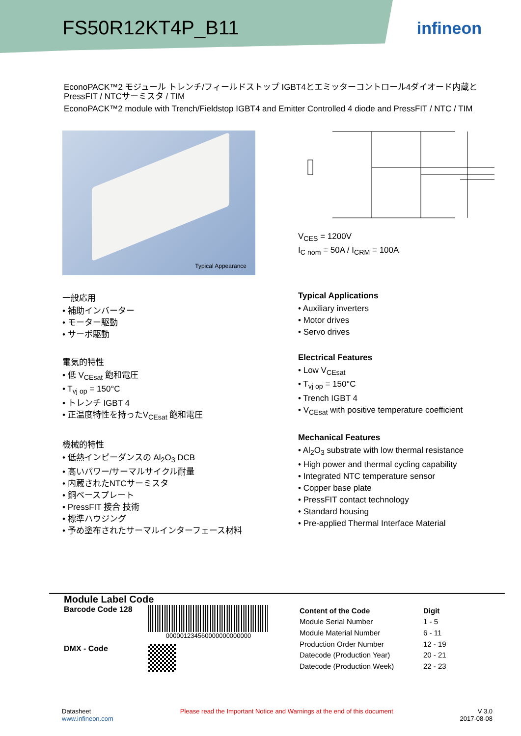FS50R12KT4P_B11
infineon
EconoPACK™2 モジュール トレンチ/フィールドストップ IGBT4とエミッターコントロール4ダイオード内蔵とPressFIT / NTCサーミスタ / TIM
EconoPACK™2 module with Trench/Fieldstop IGBT4 and Emitter Controlled 4 diode and PressFIT / NTC / TIM
Typical Appearance
V<sub>CES</sub> = 1200V
I<sub>C nom</sub> = 50A / I<sub>CRM</sub> = 100A
一般応用
• 補助インバーター
• モーター駆動
• サーボ駆動
電気的特性
• 低 V<sub>CEsat</sub> 飽和電圧
• T<sub>vj op</sub> = 150°C
• トレンチ IGBT 4
• 正温度特性を持ったV<sub>CEsat</sub> 飽和電圧
機械的特性
• 低熱インピーダンスの Al<sub>2</sub>O<sub>3</sub> DCB
• 高いパワー/サーマルサイクル耐量
• 内蔵されたNTCサーミスタ
• 銅ベースプレート
• PressFIT 接合 技術
• 標準ハウジング
• 予め塗布されたサーマルインターフェース材料
Typical Applications
• Auxiliary inverters
• Motor drives
• Servo drives
Electrical Features
• Low V<sub>CEsat</sub>
• T<sub>vj op</sub> = 150°C
• Trench IGBT 4
• V<sub>CEsat</sub> with positive temperature coefficient
Mechanical Features
• Al<sub>2</sub>O<sub>3</sub> substrate with low thermal resistance
• High power and thermal cycling capability
• Integrated NTC temperature sensor
• Copper base plate
• PressFIT contact technology
• Standard housing
• Pre-applied Thermal Interface Material
Module Label Code
Barcode Code 128
000001234560000000000000
DMX - Code
| Content of the Code | Digit |
| --- | --- |
| Module Serial Number | 1 - 5 |
| Module Material Number | 6 - 11 |
| Production Order Number | 12 - 19 |
| Datecode (Production Year) | 20 - 21 |
| Datecode (Production Week) | 22 - 23 |
Datasheet
www.infineon.com
Please read the Important Notice and Warnings at the end of this document
V 3.0
2017-08-08